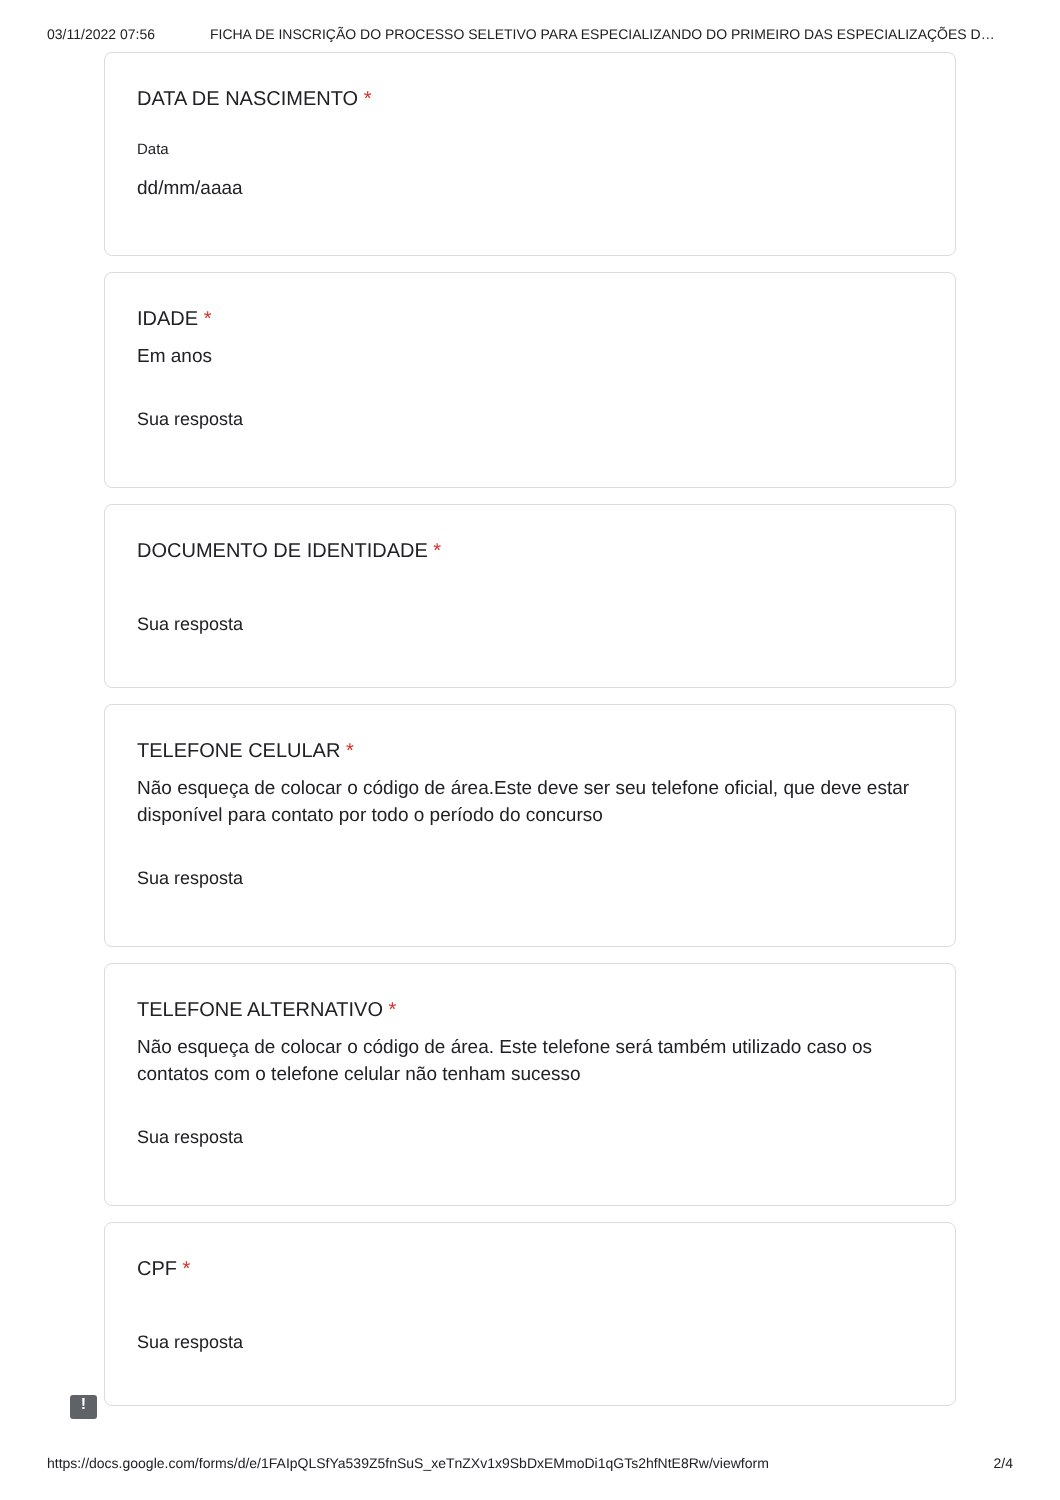03/11/2022 07:56 FICHA DE INSCRIÇÃO DO PROCESSO SELETIVO PARA ESPECIALIZANDO DO PRIMEIRO DAS ESPECIALIZAÇÕES D…
DATA DE NASCIMENTO *
Data
dd/mm/aaaa
IDADE *
Em anos
Sua resposta
DOCUMENTO DE IDENTIDADE *
Sua resposta
TELEFONE CELULAR *
Não esqueça de colocar o código de área.Este deve ser seu telefone oficial, que deve estar disponível para contato por todo o período do concurso
Sua resposta
TELEFONE ALTERNATIVO *
Não esqueça de colocar o código de área. Este telefone será também utilizado caso os contatos com o telefone celular não tenham sucesso
Sua resposta
CPF *
Sua resposta
!
https://docs.google.com/forms/d/e/1FAIpQLSfYa539Z5fnSuS_xeTnZXv1x9SbDxEMmoDi1qGTs2hfNtE8Rw/viewform 2/4